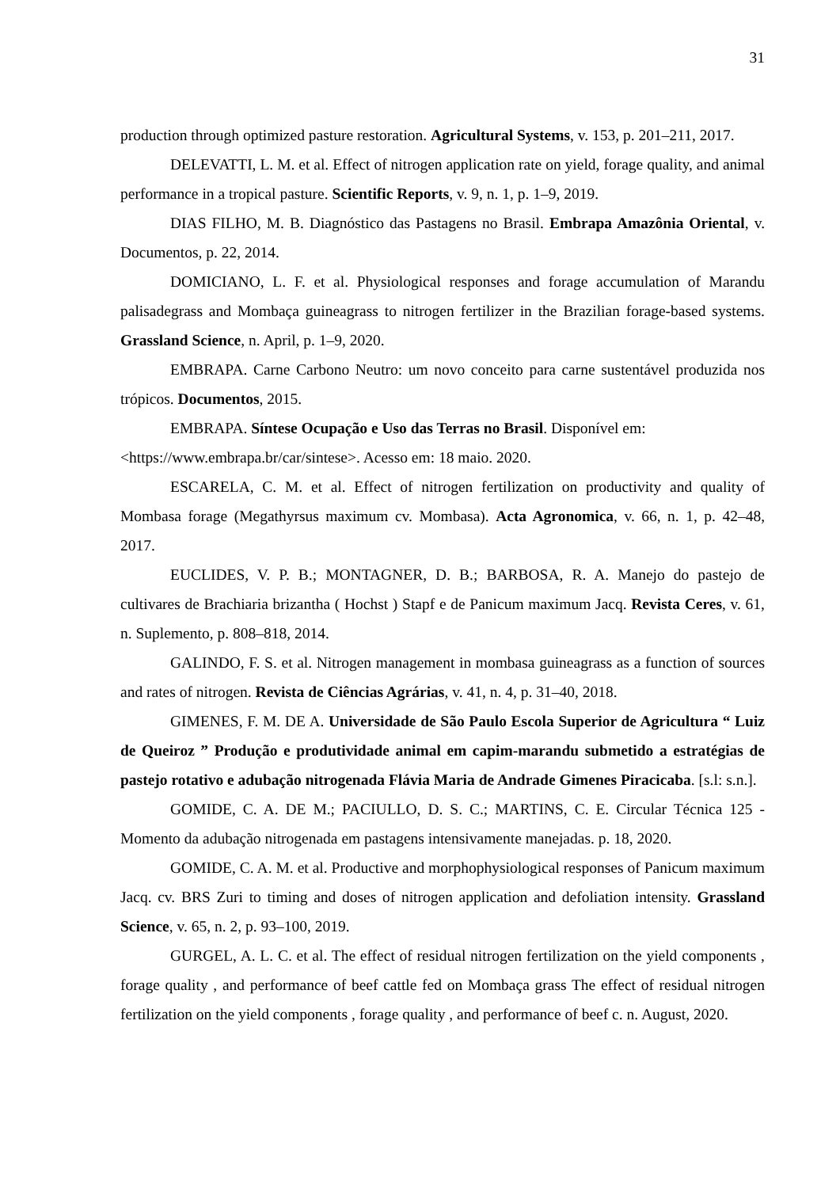31
production through optimized pasture restoration. Agricultural Systems, v. 153, p. 201–211, 2017.
DELEVATTI, L. M. et al. Effect of nitrogen application rate on yield, forage quality, and animal performance in a tropical pasture. Scientific Reports, v. 9, n. 1, p. 1–9, 2019.
DIAS FILHO, M. B. Diagnóstico das Pastagens no Brasil. Embrapa Amazônia Oriental, v. Documentos, p. 22, 2014.
DOMICIANO, L. F. et al. Physiological responses and forage accumulation of Marandu palisadegrass and Mombaça guineagrass to nitrogen fertilizer in the Brazilian forage-based systems. Grassland Science, n. April, p. 1–9, 2020.
EMBRAPA. Carne Carbono Neutro: um novo conceito para carne sustentável produzida nos trópicos. Documentos, 2015.
EMBRAPA. Síntese Ocupação e Uso das Terras no Brasil. Disponível em: <https://www.embrapa.br/car/sintese>. Acesso em: 18 maio. 2020.
ESCARELA, C. M. et al. Effect of nitrogen fertilization on productivity and quality of Mombasa forage (Megathyrsus maximum cv. Mombasa). Acta Agronomica, v. 66, n. 1, p. 42–48, 2017.
EUCLIDES, V. P. B.; MONTAGNER, D. B.; BARBOSA, R. A. Manejo do pastejo de cultivares de Brachiaria brizantha ( Hochst ) Stapf e de Panicum maximum Jacq. Revista Ceres, v. 61, n. Suplemento, p. 808–818, 2014.
GALINDO, F. S. et al. Nitrogen management in mombasa guineagrass as a function of sources and rates of nitrogen. Revista de Ciências Agrárias, v. 41, n. 4, p. 31–40, 2018.
GIMENES, F. M. DE A. Universidade de São Paulo Escola Superior de Agricultura “ Luiz de Queiroz ” Produção e produtividade animal em capim-marandu submetido a estratégias de pastejo rotativo e adubação nitrogenada Flávia Maria de Andrade Gimenes Piracicaba. [s.l: s.n.].
GOMIDE, C. A. DE M.; PACIULLO, D. S. C.; MARTINS, C. E. Circular Técnica 125 - Momento da adubação nitrogenada em pastagens intensivamente manejadas. p. 18, 2020.
GOMIDE, C. A. M. et al. Productive and morphophysiological responses of Panicum maximum Jacq. cv. BRS Zuri to timing and doses of nitrogen application and defoliation intensity. Grassland Science, v. 65, n. 2, p. 93–100, 2019.
GURGEL, A. L. C. et al. The effect of residual nitrogen fertilization on the yield components , forage quality , and performance of beef cattle fed on Mombaça grass The effect of residual nitrogen fertilization on the yield components , forage quality , and performance of beef c. n. August, 2020.